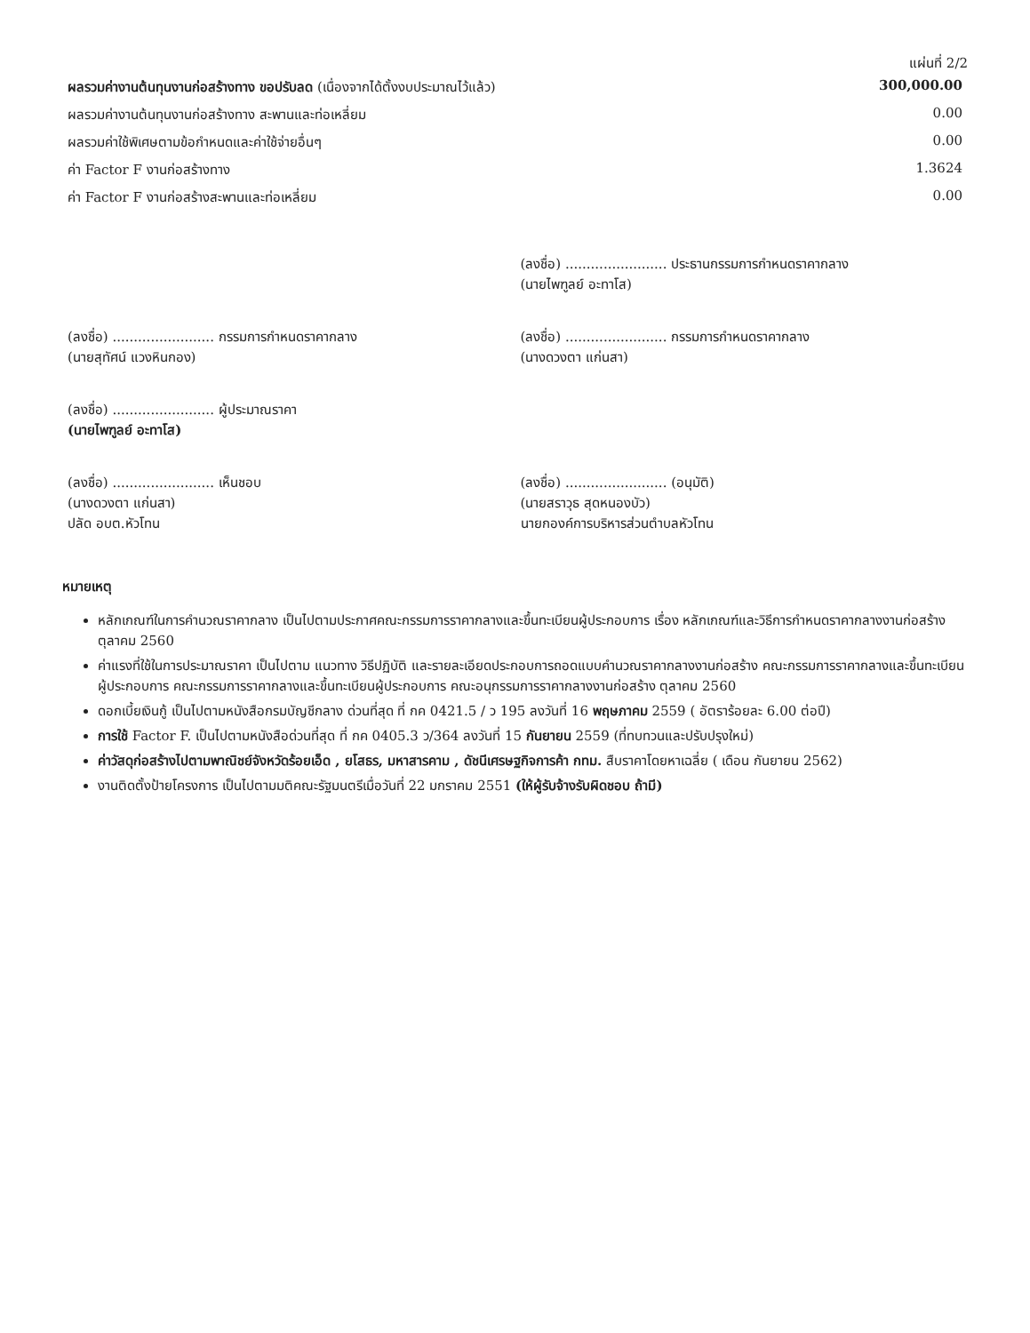แผ่นที่ 2/2
| ผลรวมค่างานต้นทุนงานก่อสร้างทาง ขอปรับลด (เนื่องจากได้ตั้งงบประมาณไว้แล้ว) | 300,000.00 |
| ผลรวมค่างานต้นทุนงานก่อสร้างทาง สะพานและท่อเหลี่ยม | 0.00 |
| ผลรวมค่าใช้พิเศษตามข้อกำหนดและค่าใช้จ่ายอื่นๆ | 0.00 |
| ค่า Factor F งานก่อสร้างทาง | 1.3624 |
| ค่า Factor F งานก่อสร้างสะพานและท่อเหลี่ยม | 0.00 |
| | (ลงชื่อ) ........................ ประธานกรรมการกำหนดราคากลาง (นายไพฑูลย์ อะทาโส) |
| (ลงชื่อ) ........................ กรรมการกำหนดราคากลาง (นายสุทัศน์ แวงหินกอง) | (ลงชื่อ) ........................ กรรมการกำหนดราคากลาง (นางดวงตา แก่นสา) |
| (ลงชื่อ) ........................ ผู้ประมาณราคา (นายไพฑูลย์ อะทาโส) | |
| (ลงชื่อ) ........................ เห็นชอบ (นางดวงตา แก่นสา) ปลัด อบต.หัวโทน | (ลงชื่อ) ........................ (อนุมัติ) (นายสราวุธ สุดหนองบัว) นายกองค์การบริหารส่วนตำบลหัวโทน |
หมายเหตุ
หลักเกณฑ์ในการคำนวณราคากลาง เป็นไปตามประกาศคณะกรรมการราคากลางและขึ้นทะเบียนผู้ประกอบการ เรื่อง หลักเกณฑ์และวิธีการกำหนดราคากลางงานก่อสร้าง ตุลาคม 2560
ค่าแรงที่ใช้ในการประมาณราคา เป็นไปตาม แนวทาง วิธีปฏิบัติ และรายละเอียดประกอบการถอดแบบคำนวณราคากลางงานก่อสร้าง คณะกรรมการราคากลางและขึ้นทะเบียนผู้ประกอบการ คณะกรรมการราคากลางและขึ้นทะเบียนผู้ประกอบการ คณะอนุกรรมการราคากลางงานก่อสร้าง ตุลาคม 2560
ดอกเบี้ยเงินกู้ เป็นไปตามหนังสือกรมบัญชีกลาง ด่วนที่สุด ที่ กค 0421.5 / ว 195 ลงวันที่ 16 พฤษภาคม 2559 ( อัตราร้อยละ 6.00 ต่อปี)
การใช้ Factor F. เป็นไปตามหนังสือด่วนที่สุด ที่ กค 0405.3 ว/364 ลงวันที่ 15 กันยายน 2559 (ที่ทบทวนและปรับปรุงใหม่)
ค่าวัสดุก่อสร้างไปตามพาณิชย์จังหวัดร้อยเอ็ด , ยโสธร, มหาสารคาม , ดัชนีเศรษฐกิจการค้า กทม. สืบราคาโดยหาเฉลี่ย ( เดือน กันยายน 2562)
งานติดตั้งป้ายโครงการ เป็นไปตามมติคณะรัฐมนตรีเมื่อวันที่ 22 มกราคม 2551 (ให้ผู้รับจ้างรับผิดชอบ ถ้ามี)